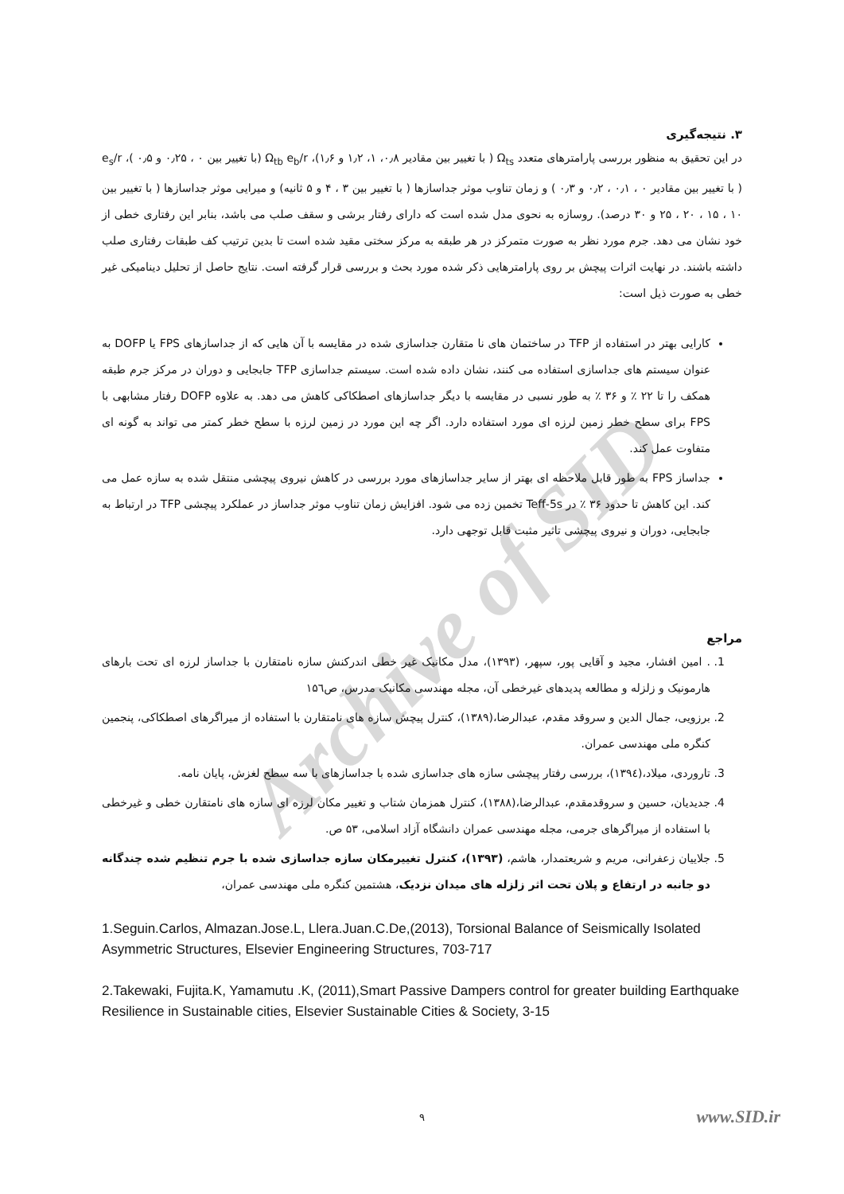Archive of SID
۳. نتیجه‌گیری
در این تحقیق به منظور بررسی پارامترهای متعدد Ω<sub>ts</sub> ( با تغییر بین مقادیر ۰٫۸، ۱، ۱٫۲ و ۱٫۶)، Ω<sub>tb</sub> e<sub>b</sub>/r (با تغییر بین ۰ ، ۰٫۲۵ و ۰٫۵ )، e<sub>s</sub>/r ( با تغییر بین مقادیر ۰ ، ۰٫۱ ، ۰٫۲ و ۰٫۳ ) و زمان تناوب موثر جداسازها ( با تغییر بین ۳ ، ۴ و ۵ ثانیه) و میرایی موثر جداسازها ( با تغییر بین ۱۰ ، ۱۵ ، ۲۰ ، ۲۵ و ۳۰ درصد). روسازه به نحوی مدل شده است که دارای رفتار برشی و سقف صلب می باشد، بنابر این رفتاری خطی از خود نشان می دهد. جرم مورد نظر به صورت متمرکز در هر طبقه به مرکز سختی مقید شده است تا بدین ترتیب کف طبقات رفتاری صلب داشته باشند. در نهایت اثرات پیچش بر روی پارامترهایی ذکر شده مورد بحث و بررسی قرار گرفته است. نتایج حاصل از تحلیل دینامیکی غیر خطی به صورت ذیل است:
کارایی بهتر در استفاده از TFP در ساختمان های نا متقارن جداسازی شده در مقایسه با آن هایی که از جداسازهای FPS یا DOFP به عنوان سیستم های جداسازی استفاده می کنند، نشان داده شده است. سیستم جداسازی TFP جابجایی و دوران در مرکز جرم طبقه همکف را تا ۲۲ ٪ و ۳۶ ٪ به طور نسبی در مقایسه با دیگر جداسازهای اصطکاکی کاهش می دهد. به علاوه DOFP رفتار مشابهی با FPS برای سطح خطر زمین لرزه ای مورد استفاده دارد. اگر چه این مورد در زمین لرزه با سطح خطر کمتر می تواند به گونه ای متفاوت عمل کند.
جداساز FPS به طور قابل ملاحظه ای بهتر از سایر جداسازهای مورد بررسی در کاهش نیروی پیچشی منتقل شده به سازه عمل می کند. این کاهش تا حدود ۳۶ ٪ در Teff-5s تخمین زده می شود. افزایش زمان تناوب موثر جداساز در عملکرد پیچشی TFP در ارتباط به جابجایی، دوران و نیروی پیچشی تاثیر مثبت قابل توجهی دارد.
مراجع
1. . امین افشار، مجید و آقایی پور، سپهر، (۱۳۹۳)، مدل مکانیک غیر خطی اندرکنش سازه نامتقارن با جداساز لرزه ای تحت بارهای هارمونیک و زلزله و مطالعه پدیدهای غیرخطی آن، مجله مهندسی مکانیک مدرس، ص۱۵٦
2. برزویی، جمال الدین و سروقد مقدم، عبدالرضا،(۱۳۸۹)، کنترل پیچش سازه های نامتقارن با استفاده از میراگرهای اصطکاکی، پنجمین کنگره ملی مهندسی عمران.
3. تاروردی، میلاد،(۱۳۹٤)، بررسی رفتار پیچشی سازه های جداسازی شده با جداسازهای با سه سطح لغزش، پایان نامه.
4. جدیدیان، حسین و سروقدمقدم، عبدالرضا،(۱۳۸۸)، کنترل همزمان شتاب و تغییر مکان لرزه ای سازه های نامتقارن خطی و غیرخطی با استفاده از میراگرهای جرمی، مجله مهندسی عمران دانشگاه آزاد اسلامی، ۵۳ ص.
5. جلاییان زعفرانی، مریم و شریعتمدار، هاشم، (۱۳۹۳)، کنترل تغییرمکان سازه جداسازی شده با جرم تنظیم شده چندگانه دو جانبه در ارتفاع و پلان تحت اثر زلزله های میدان نزدیک، هشتمین کنگره ملی مهندسی عمران،
1.Seguin.Carlos, Almazan.Jose.L, Llera.Juan.C.De,(2013), Torsional Balance of Seismically Isolated Asymmetric Structures, Elsevier Engineering Structures, 703-717
2.Takewaki, Fujita.K, Yamamutu .K, (2011),Smart Passive Dampers control for greater building Earthquake Resilience in Sustainable cities, Elsevier Sustainable Cities & Society, 3-15
۹ www.SID.ir